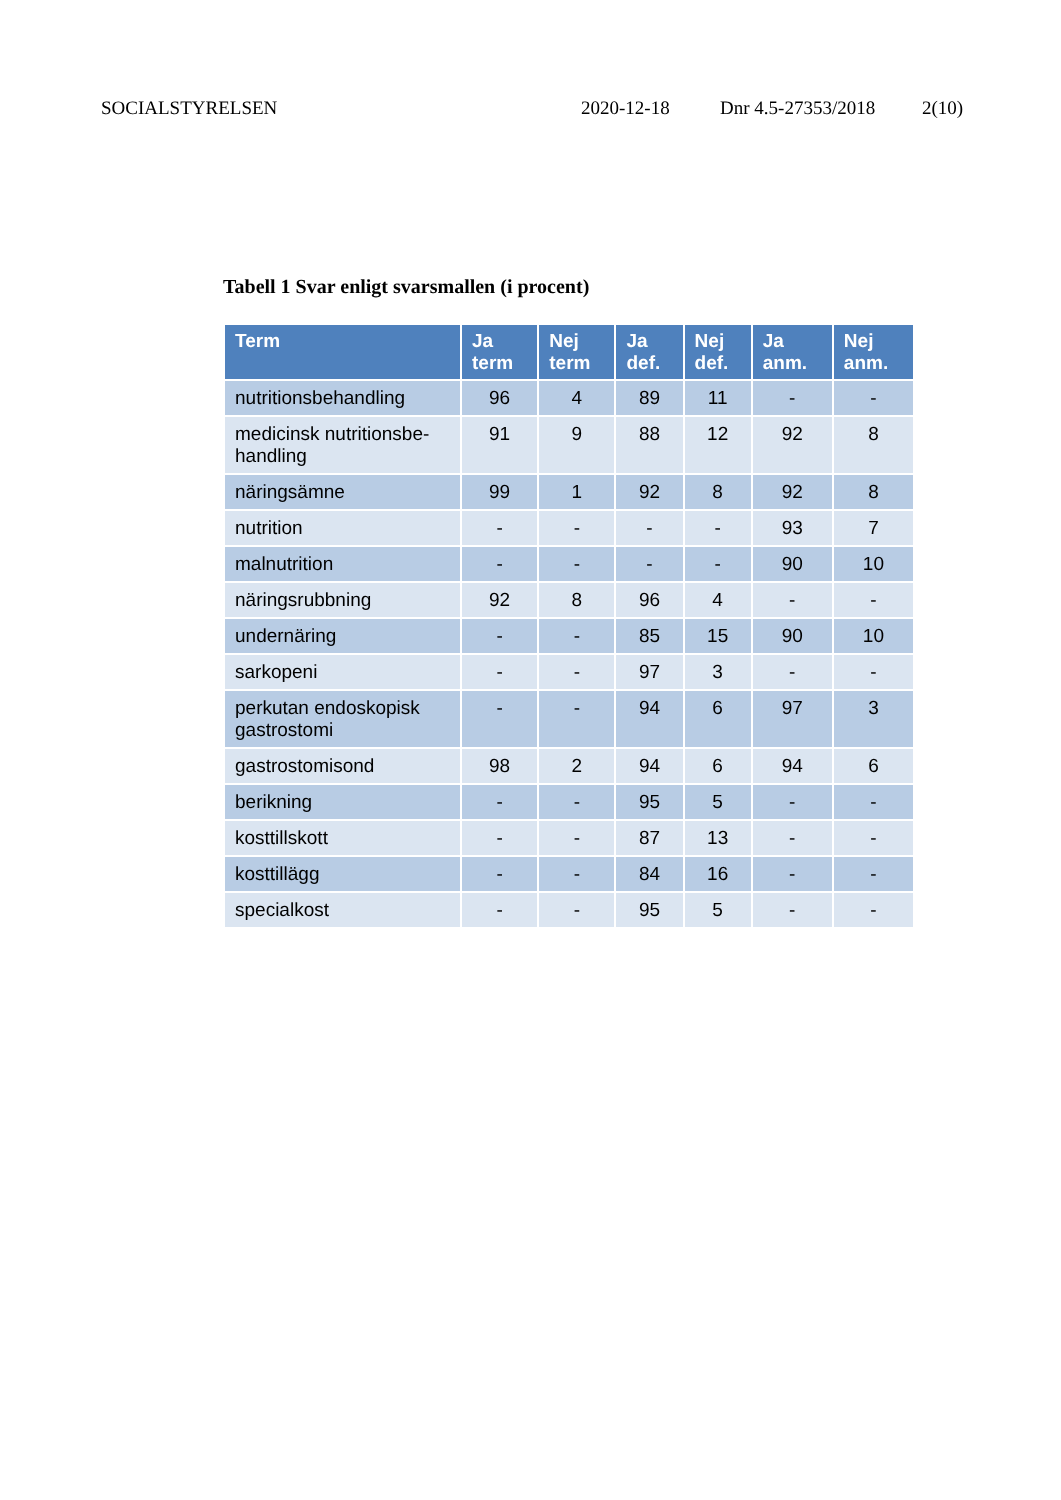SOCIALSTYRELSEN 2020-12-18 Dnr 4.5-27353/2018 2(10)
Tabell 1 Svar enligt svarsmallen (i procent)
| Term | Ja term | Nej term | Ja def. | Nej def. | Ja anm. | Nej anm. |
| --- | --- | --- | --- | --- | --- | --- |
| nutritionsbehandling | 96 | 4 | 89 | 11 | - | - |
| medicinsk nutritionsbe-handling | 91 | 9 | 88 | 12 | 92 | 8 |
| näringsämne | 99 | 1 | 92 | 8 | 92 | 8 |
| nutrition | - | - | - | - | 93 | 7 |
| malnutrition | - | - | - | - | 90 | 10 |
| näringsrubbning | 92 | 8 | 96 | 4 | - | - |
| undernäring | - | - | 85 | 15 | 90 | 10 |
| sarkopeni | - | - | 97 | 3 | - | - |
| perkutan endoskopisk gastrostomi | - | - | 94 | 6 | 97 | 3 |
| gastrostomisond | 98 | 2 | 94 | 6 | 94 | 6 |
| berikning | - | - | 95 | 5 | - | - |
| kosttillskott | - | - | 87 | 13 | - | - |
| kosttillägg | - | - | 84 | 16 | - | - |
| specialkost | - | - | 95 | 5 | - | - |